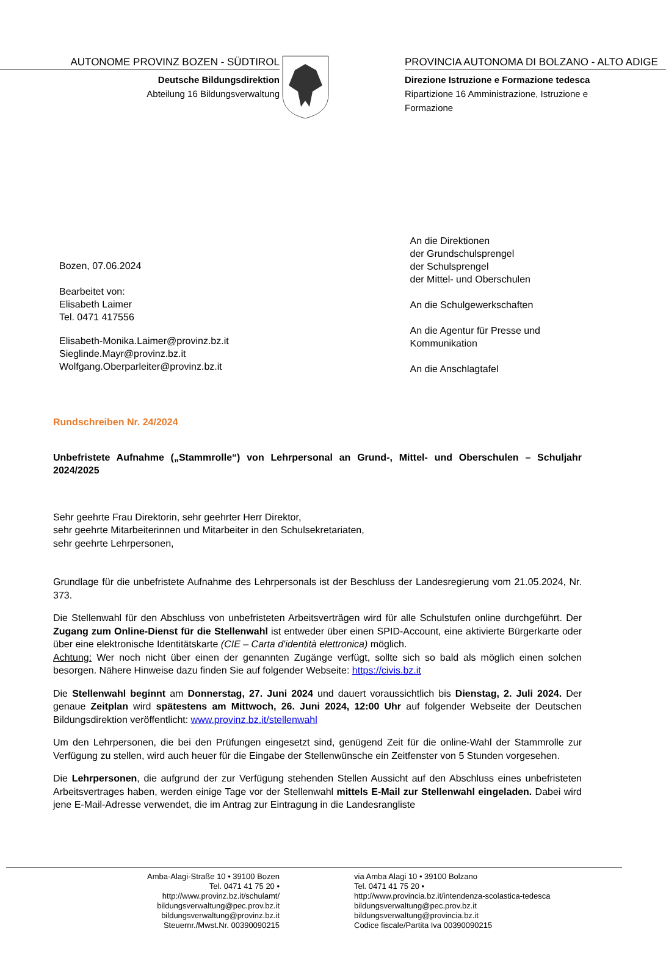AUTONOME PROVINZ BOZEN - SÜDTIROL
Deutsche Bildungsdirektion
Abteilung 16 Bildungsverwaltung
PROVINCIA AUTONOMA DI BOLZANO - ALTO ADIGE
Direzione Istruzione e Formazione tedesca
Ripartizione 16 Amministrazione, Istruzione e Formazione
Bozen, 07.06.2024
Bearbeitet von:
Elisabeth Laimer
Tel. 0471 417556
Elisabeth-Monika.Laimer@provinz.bz.it
Sieglinde.Mayr@provinz.bz.it
Wolfgang.Oberparleiter@provinz.bz.it
An die Direktionen
der Grundschulsprengel
der Schulsprengel
der Mittel- und Oberschulen
An die Schulgewerkschaften
An die Agentur für Presse und
Kommunikation
An die Anschlagtafel
Rundschreiben Nr. 24/2024
Unbefristete Aufnahme („Stammrolle“) von Lehrpersonal an Grund-, Mittel- und Oberschulen – Schuljahr 2024/2025
Sehr geehrte Frau Direktorin, sehr geehrter Herr Direktor,
sehr geehrte Mitarbeiterinnen und Mitarbeiter in den Schulsekretariaten,
sehr geehrte Lehrpersonen,
Grundlage für die unbefristete Aufnahme des Lehrpersonals ist der Beschluss der Landesregierung vom 21.05.2024, Nr. 373.
Die Stellenwahl für den Abschluss von unbefristeten Arbeitsverträgen wird für alle Schulstufen online durchgeführt. Der Zugang zum Online-Dienst für die Stellenwahl ist entweder über einen SPID-Account, eine aktivierte Bürgerkarte oder über eine elektronische Identitätskarte (CIE – Carta d'identità elettronica) möglich.
Achtung: Wer noch nicht über einen der genannten Zugänge verfügt, sollte sich so bald als möglich einen solchen besorgen. Nähere Hinweise dazu finden Sie auf folgender Webseite: https://civis.bz.it
Die Stellenwahl beginnt am Donnerstag, 27. Juni 2024 und dauert voraussichtlich bis Dienstag, 2. Juli 2024. Der genaue Zeitplan wird spätestens am Mittwoch, 26. Juni 2024, 12:00 Uhr auf folgender Webseite der Deutschen Bildungsdirektion veröffentlicht: www.provinz.bz.it/stellenwahl
Um den Lehrpersonen, die bei den Prüfungen eingesetzt sind, genügend Zeit für die online-Wahl der Stammrolle zur Verfügung zu stellen, wird auch heuer für die Eingabe der Stellenwünsche ein Zeitfenster von 5 Stunden vorgesehen.
Die Lehrpersonen, die aufgrund der zur Verfügung stehenden Stellen Aussicht auf den Abschluss eines unbefristeten Arbeitsvertrages haben, werden einige Tage vor der Stellenwahl mittels E-Mail zur Stellenwahl eingeladen. Dabei wird jene E-Mail-Adresse verwendet, die im Antrag zur Eintragung in die Landesrangliste
Amba-Alagi-Straße 10 • 39100 Bozen
Tel. 0471 41 75 20 •
http://www.provinz.bz.it/schulamt/
bildungsverwaltung@pec.prov.bz.it
bildungsverwaltung@provinz.bz.it
Steuernr./Mwst.Nr. 00390090215
via Amba Alagi 10 • 39100 Bolzano
Tel. 0471 41 75 20 •
http://www.provincia.bz.it/intendenza-scolastica-tedesca
bildungsverwaltung@pec.prov.bz.it
bildungsverwaltung@provincia.bz.it
Codice fiscale/Partita Iva 00390090215